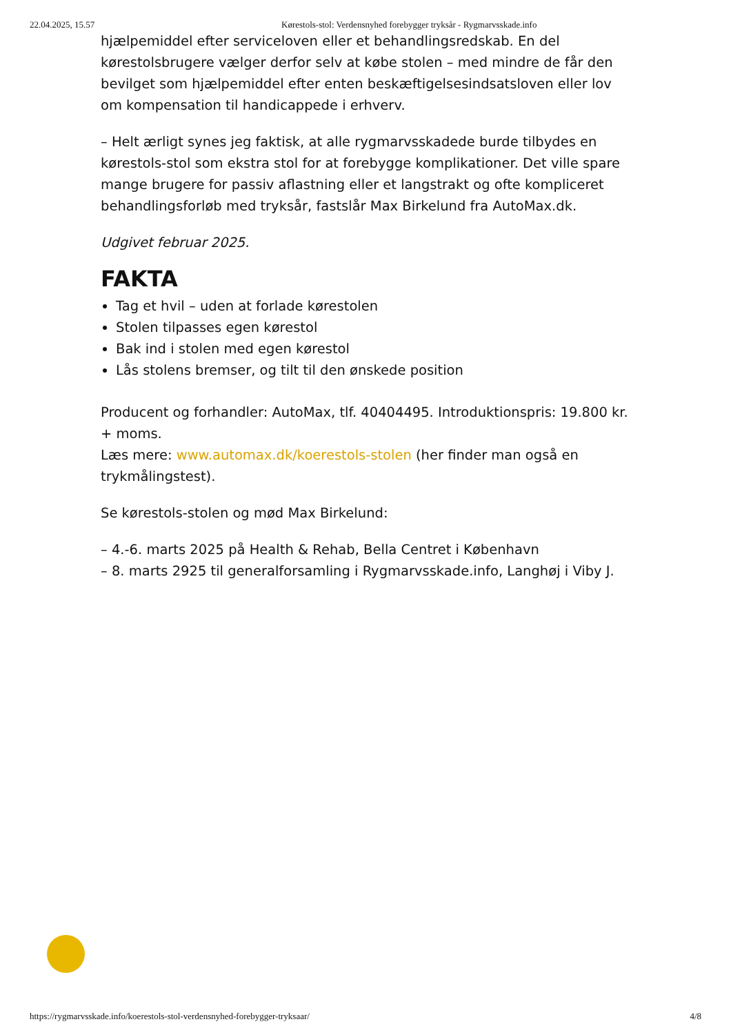22.04.2025, 15.57 Kørestols-stol: Verdensnyhed forebygger tryksår - Rygmarvsskade.info
hjælpemiddel efter serviceloven eller et behandlingsredskab. En del kørestolsbrugere vælger derfor selv at købe stolen – med mindre de får den bevilget som hjælpemiddel efter enten beskæftigelsesindsatsloven eller lov om kompensation til handicappede i erhverv.
– Helt ærligt synes jeg faktisk, at alle rygmarvsskadede burde tilbydes en kørestols-stol som ekstra stol for at forebygge komplikationer. Det ville spare mange brugere for passiv aflastning eller et langstrakt og ofte kompliceret behandlingsforløb med tryksår, fastslår Max Birkelund fra AutoMax.dk.
Udgivet februar 2025.
FAKTA
Tag et hvil – uden at forlade kørestolen
Stolen tilpasses egen kørestol
Bak ind i stolen med egen kørestol
Lås stolens bremser, og tilt til den ønskede position
Producent og forhandler: AutoMax, tlf. 40404495. Introduktionspris: 19.800 kr. + moms.
Læs mere: www.automax.dk/koerestols-stolen (her finder man også en trykmålingstest).
Se kørestols-stolen og mød Max Birkelund:
– 4.-6. marts 2025 på Health & Rehab, Bella Centret i København
– 8. marts 2925 til generalforsamling i Rygmarvsskade.info, Langhøj i Viby J.
https://rygmarvsskade.info/koerestols-stol-verdensnyhed-forebygger-tryksaar/ 4/8